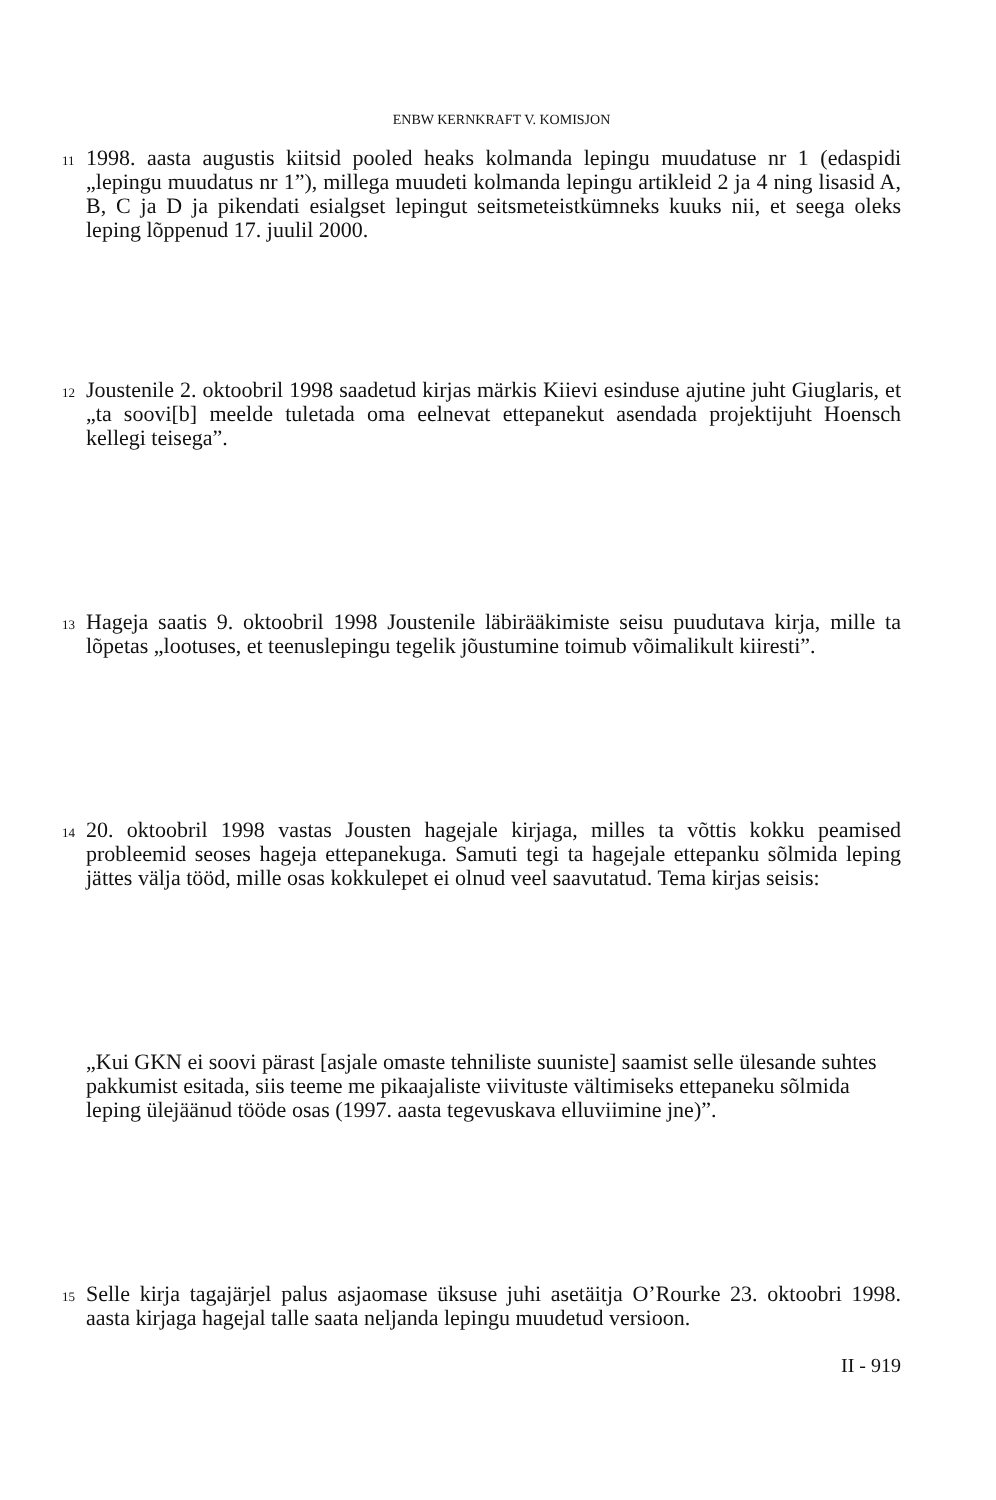ENBW KERNKRAFT V. KOMISJON
11
1998. aasta augustis kiitsid pooled heaks kolmanda lepingu muudatuse nr 1 (edaspidi „lepingu muudatus nr 1”), millega muudeti kolmanda lepingu artikleid 2 ja 4 ning lisasid A, B, C ja D ja pikendati esialgset lepingut seitsmeteistkümneks kuuks nii, et seega oleks leping lõppenud 17. juulil 2000.
12
Joustenile 2. oktoobril 1998 saadetud kirjas märkis Kiievi esinduse ajutine juht Giuglaris, et „ta soovi[b] meelde tuletada oma eelnevat ettepanekut asendada projektijuht Hoensch kellegi teisega”.
13
Hageja saatis 9. oktoobril 1998 Joustenile läbirääkimiste seisu puudutava kirja, mille ta lõpetas „lootuses, et teenuslepingu tegelik jõustumine toimub võimalikult kiiresti”.
14
20. oktoobril 1998 vastas Jousten hagejale kirjaga, milles ta võttis kokku peamised probleemid seoses hageja ettepanekuga. Samuti tegi ta hagejale ettepanku sõlmida leping jättes välja tööd, mille osas kokkulepet ei olnud veel saavutatud. Tema kirjas seisis:
„Kui GKN ei soovi pärast [asjale omaste tehniliste suuniste] saamist selle ülesande suhtes pakkumist esitada, siis teeme me pikaajaliste viivituste vältimiseks ettepaneku sõlmida leping ülejäänud tööde osas (1997. aasta tegevuskava elluviimine jne)”.
15
Selle kirja tagajärjel palus asjaomase üksuse juhi asetäitja O’Rourke 23. oktoobri 1998. aasta kirjaga hagejal talle saata neljanda lepingu muudetud versioon.
II - 919